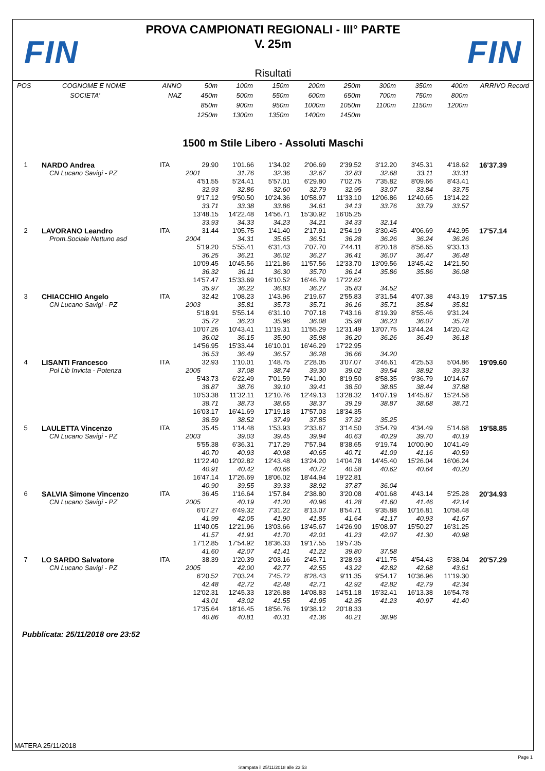FIN
PROVA CAMPIONATI REGIONALI - III° PARTE
V. 25m
Risultati
FIN
| POS | COGNOME E NOME | ANNO | 50m | 100m | 150m | 200m | 250m | 300m | 350m | 400m | ARRIVO Record |
| | SOCIETA' | NAZ | 450m | 500m | 550m | 600m | 650m | 700m | 750m | 800m | |
| | | | 850m | 900m | 950m | 1000m | 1050m | 1100m | 1150m | 1200m | |
| | | | 1250m | 1300m | 1350m | 1400m | 1450m | | | | |
| 1500 m Stile Libero - Assoluti Maschi | | | | | | | | | | | |
| 1 | NARDO Andrea | ITA | 29.90 | 1'01.66 | 1'34.02 | 2'06.69 | 2'39.52 | 3'12.20 | 3'45.31 | 4'18.62 | 16'37.39 |
| | CN Lucano Savigi - PZ | | 2001 | 31.76 | 32.36 | 32.67 | 32.83 | 32.68 | 33.11 | 33.31 | |
| | | | 4'51.55 | 5'24.41 | 5'57.01 | 6'29.80 | 7'02.75 | 7'35.82 | 8'09.66 | 8'43.41 | |
| | | | 32.93 | 32.86 | 32.60 | 32.79 | 32.95 | 33.07 | 33.84 | 33.75 | |
| | | | 9'17.12 | 9'50.50 | 10'24.36 | 10'58.97 | 11'33.10 | 12'06.86 | 12'40.65 | 13'14.22 | |
| | | | 33.71 | 33.38 | 33.86 | 34.61 | 34.13 | 33.76 | 33.79 | 33.57 | |
| | | | 13'48.15 | 14'22.48 | 14'56.71 | 15'30.92 | 16'05.25 | | | | |
| | | | 33.93 | 34.33 | 34.23 | 34.21 | 34.33 | 32.14 | | | |
| 2 | LAVORANO Leandro | ITA | 31.44 | 1'05.75 | 1'41.40 | 2'17.91 | 2'54.19 | 3'30.45 | 4'06.69 | 4'42.95 | 17'57.14 |
| | Prom.Sociale Nettuno asd | | 2004 | 34.31 | 35.65 | 36.51 | 36.28 | 36.26 | 36.24 | 36.26 | |
| | | | 5'19.20 | 5'55.41 | 6'31.43 | 7'07.70 | 7'44.11 | 8'20.18 | 8'56.65 | 9'33.13 | |
| | | | 36.25 | 36.21 | 36.02 | 36.27 | 36.41 | 36.07 | 36.47 | 36.48 | |
| | | | 10'09.45 | 10'45.56 | 11'21.86 | 11'57.56 | 12'33.70 | 13'09.56 | 13'45.42 | 14'21.50 | |
| | | | 36.32 | 36.11 | 36.30 | 35.70 | 36.14 | 35.86 | 35.86 | 36.08 | |
| | | | 14'57.47 | 15'33.69 | 16'10.52 | 16'46.79 | 17'22.62 | | | | |
| | | | 35.97 | 36.22 | 36.83 | 36.27 | 35.83 | 34.52 | | | |
| 3 | CHIACCHIO Angelo | ITA | 32.42 | 1'08.23 | 1'43.96 | 2'19.67 | 2'55.83 | 3'31.54 | 4'07.38 | 4'43.19 | 17'57.15 |
| | CN Lucano Savigi - PZ | | 2003 | 35.81 | 35.73 | 35.71 | 36.16 | 35.71 | 35.84 | 35.81 | |
| | | | 5'18.91 | 5'55.14 | 6'31.10 | 7'07.18 | 7'43.16 | 8'19.39 | 8'55.46 | 9'31.24 | |
| | | | 35.72 | 36.23 | 35.96 | 36.08 | 35.98 | 36.23 | 36.07 | 35.78 | |
| | | | 10'07.26 | 10'43.41 | 11'19.31 | 11'55.29 | 12'31.49 | 13'07.75 | 13'44.24 | 14'20.42 | |
| | | | 36.02 | 36.15 | 35.90 | 35.98 | 36.20 | 36.26 | 36.49 | 36.18 | |
| | | | 14'56.95 | 15'33.44 | 16'10.01 | 16'46.29 | 17'22.95 | | | | |
| | | | 36.53 | 36.49 | 36.57 | 36.28 | 36.66 | 34.20 | | | |
| 4 | LISANTI Francesco | ITA | 32.93 | 1'10.01 | 1'48.75 | 2'28.05 | 3'07.07 | 3'46.61 | 4'25.53 | 5'04.86 | 19'09.60 |
| | Pol Lib Invicta - Potenza | | 2005 | 37.08 | 38.74 | 39.30 | 39.02 | 39.54 | 38.92 | 39.33 | |
| | | | 5'43.73 | 6'22.49 | 7'01.59 | 7'41.00 | 8'19.50 | 8'58.35 | 9'36.79 | 10'14.67 | |
| | | | 38.87 | 38.76 | 39.10 | 39.41 | 38.50 | 38.85 | 38.44 | 37.88 | |
| | | | 10'53.38 | 11'32.11 | 12'10.76 | 12'49.13 | 13'28.32 | 14'07.19 | 14'45.87 | 15'24.58 | |
| | | | 38.71 | 38.73 | 38.65 | 38.37 | 39.19 | 38.87 | 38.68 | 38.71 | |
| | | | 16'03.17 | 16'41.69 | 17'19.18 | 17'57.03 | 18'34.35 | | | | |
| | | | 38.59 | 38.52 | 37.49 | 37.85 | 37.32 | 35.25 | | | |
| 5 | LAULETTA Vincenzo | ITA | 35.45 | 1'14.48 | 1'53.93 | 2'33.87 | 3'14.50 | 3'54.79 | 4'34.49 | 5'14.68 | 19'58.85 |
| | CN Lucano Savigi - PZ | | 2003 | 39.03 | 39.45 | 39.94 | 40.63 | 40.29 | 39.70 | 40.19 | |
| | | | 5'55.38 | 6'36.31 | 7'17.29 | 7'57.94 | 8'38.65 | 9'19.74 | 10'00.90 | 10'41.49 | |
| | | | 40.70 | 40.93 | 40.98 | 40.65 | 40.71 | 41.09 | 41.16 | 40.59 | |
| | | | 11'22.40 | 12'02.82 | 12'43.48 | 13'24.20 | 14'04.78 | 14'45.40 | 15'26.04 | 16'06.24 | |
| | | | 40.91 | 40.42 | 40.66 | 40.72 | 40.58 | 40.62 | 40.64 | 40.20 | |
| | | | 16'47.14 | 17'26.69 | 18'06.02 | 18'44.94 | 19'22.81 | | | | |
| | | | 40.90 | 39.55 | 39.33 | 38.92 | 37.87 | 36.04 | | | |
| 6 | SALVIA Simone Vincenzo | ITA | 36.45 | 1'16.64 | 1'57.84 | 2'38.80 | 3'20.08 | 4'01.68 | 4'43.14 | 5'25.28 | 20'34.93 |
| | CN Lucano Savigi - PZ | | 2005 | 40.19 | 41.20 | 40.96 | 41.28 | 41.60 | 41.46 | 42.14 | |
| | | | 6'07.27 | 6'49.32 | 7'31.22 | 8'13.07 | 8'54.71 | 9'35.88 | 10'16.81 | 10'58.48 | |
| | | | 41.99 | 42.05 | 41.90 | 41.85 | 41.64 | 41.17 | 40.93 | 41.67 | |
| | | | 11'40.05 | 12'21.96 | 13'03.66 | 13'45.67 | 14'26.90 | 15'08.97 | 15'50.27 | 16'31.25 | |
| | | | 41.57 | 41.91 | 41.70 | 42.01 | 41.23 | 42.07 | 41.30 | 40.98 | |
| | | | 17'12.85 | 17'54.92 | 18'36.33 | 19'17.55 | 19'57.35 | | | | |
| | | | 41.60 | 42.07 | 41.41 | 41.22 | 39.80 | 37.58 | | | |
| 7 | LO SARDO Salvatore | ITA | 38.39 | 1'20.39 | 2'03.16 | 2'45.71 | 3'28.93 | 4'11.75 | 4'54.43 | 5'38.04 | 20'57.29 |
| | CN Lucano Savigi - PZ | | 2005 | 42.00 | 42.77 | 42.55 | 43.22 | 42.82 | 42.68 | 43.61 | |
| | | | 6'20.52 | 7'03.24 | 7'45.72 | 8'28.43 | 9'11.35 | 9'54.17 | 10'36.96 | 11'19.30 | |
| | | | 42.48 | 42.72 | 42.48 | 42.71 | 42.92 | 42.82 | 42.79 | 42.34 | |
| | | | 12'02.31 | 12'45.33 | 13'26.88 | 14'08.83 | 14'51.18 | 15'32.41 | 16'13.38 | 16'54.78 | |
| | | | 43.01 | 43.02 | 41.55 | 41.95 | 42.35 | 41.23 | 40.97 | 41.40 | |
| | | | 17'35.64 | 18'16.45 | 18'56.76 | 19'38.12 | 20'18.33 | | | | |
| | | | 40.86 | 40.81 | 40.31 | 41.36 | 40.21 | 38.96 | | | |
Pubblicata: 25/11/2018 ore 23:52
MATERA 25/11/2018
Page 1
Stampata il 25/11/2018 alle 23:53